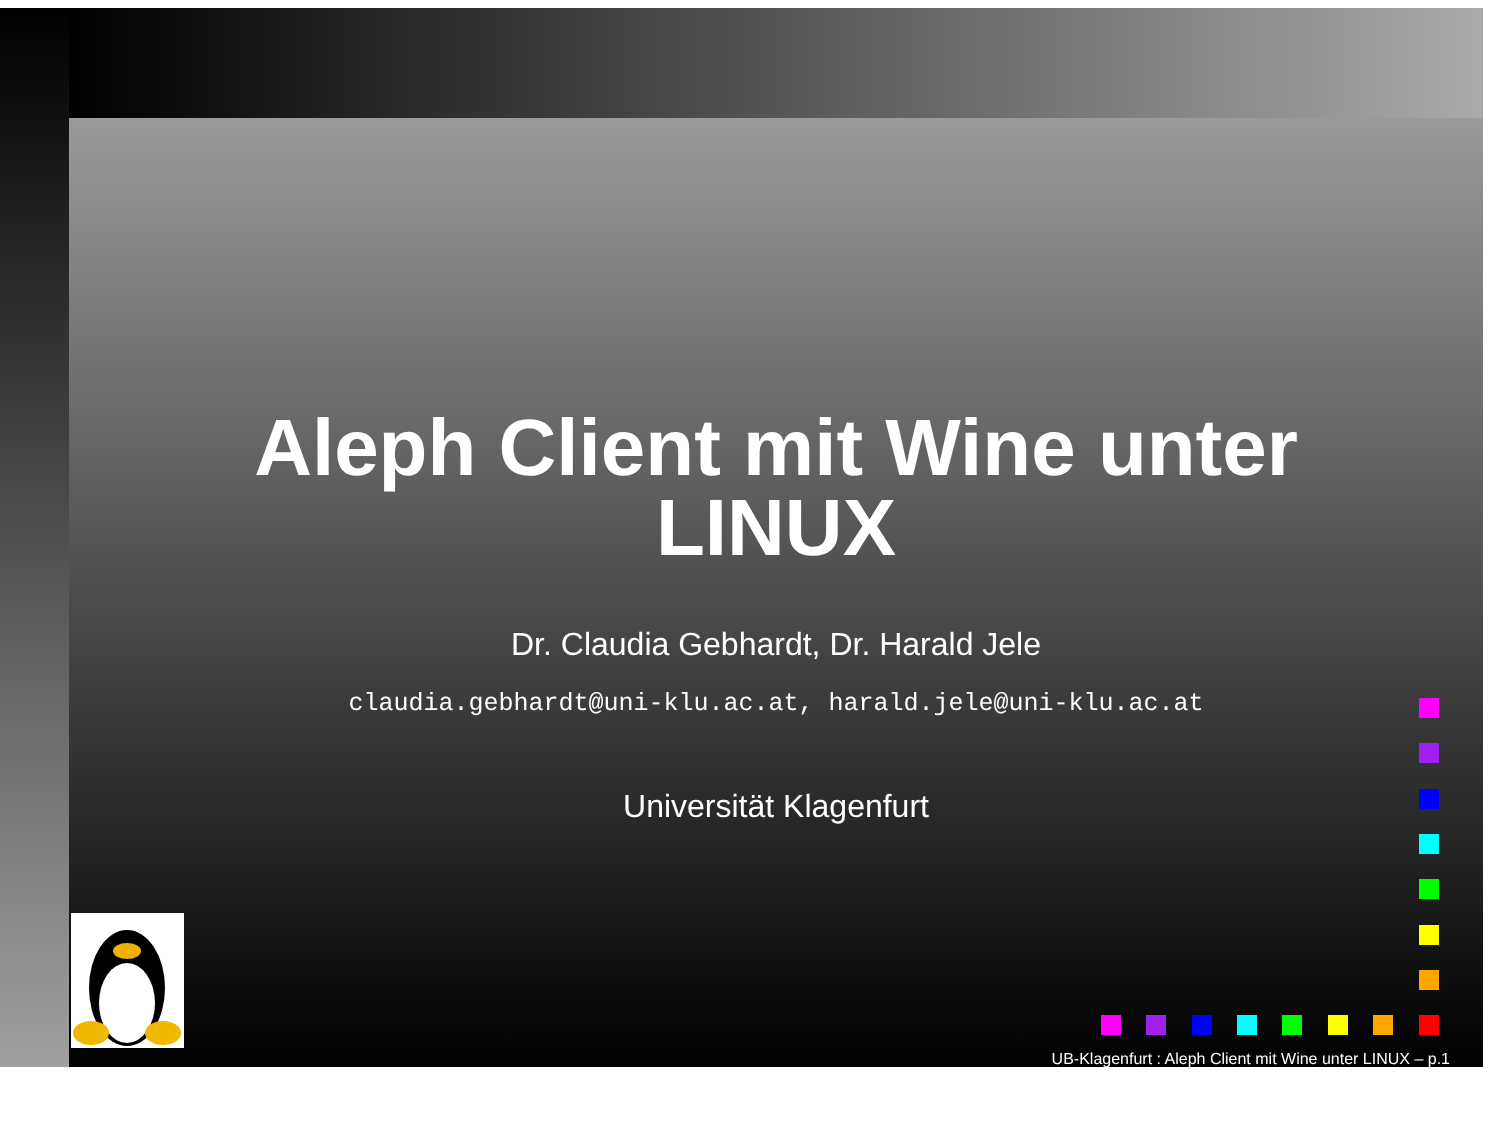Aleph Client mit Wine unter
LINUX
Dr. Claudia Gebhardt, Dr. Harald Jele
claudia.gebhardt@uni-klu.ac.at, harald.jele@uni-klu.ac.at
Universität Klagenfurt
UB-Klagenfurt : Aleph Client mit Wine unter LINUX – p.1